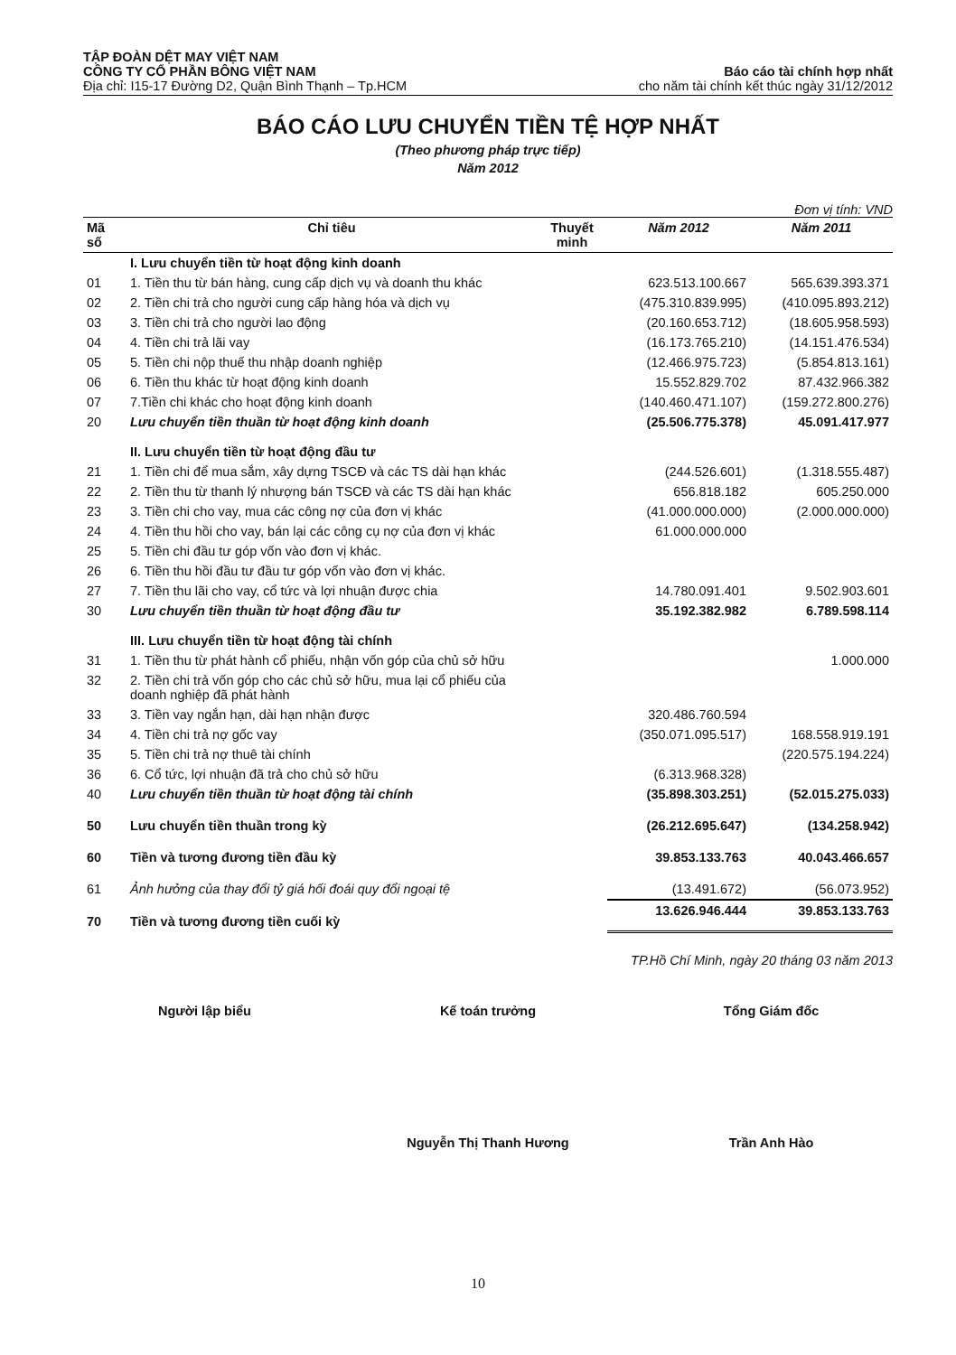TẬP ĐOÀN DỆT MAY VIỆT NAM
CÔNG TY CỔ PHẦN BÔNG VIỆT NAM Báo cáo tài chính hợp nhất
Địa chỉ: I15-17 Đường D2, Quận Bình Thạnh – Tp.HCM cho năm tài chính kết thúc ngày 31/12/2012
BÁO CÁO LƯU CHUYỂN TIỀN TỆ HỢP NHẤT
(Theo phương pháp trực tiếp)
Năm 2012
Đơn vị tính: VND
| Mã số | Chỉ tiêu | Thuyết minh | Năm 2012 | Năm 2011 |
| --- | --- | --- | --- | --- |
| | I. Lưu chuyển tiền từ hoạt động kinh doanh | | | |
| 01 | 1. Tiền thu từ bán hàng, cung cấp dịch vụ và doanh thu khác | | 623.513.100.667 | 565.639.393.371 |
| 02 | 2. Tiền chi trả cho người cung cấp hàng hóa và dịch vụ | | (475.310.839.995) | (410.095.893.212) |
| 03 | 3. Tiền chi trả cho người lao động | | (20.160.653.712) | (18.605.958.593) |
| 04 | 4. Tiền chi trả lãi vay | | (16.173.765.210) | (14.151.476.534) |
| 05 | 5. Tiền chi nộp thuế thu nhập doanh nghiệp | | (12.466.975.723) | (5.854.813.161) |
| 06 | 6. Tiền thu khác từ hoạt động kinh doanh | | 15.552.829.702 | 87.432.966.382 |
| 07 | 7.Tiền chi khác cho hoạt động kinh doanh | | (140.460.471.107) | (159.272.800.276) |
| 20 | Lưu chuyển tiền thuần từ hoạt động kinh doanh | | (25.506.775.378) | 45.091.417.977 |
| | II. Lưu chuyển tiền từ hoạt động đầu tư | | | |
| 21 | 1. Tiền chi để mua sắm, xây dựng TSCĐ và các TS dài hạn khác | | (244.526.601) | (1.318.555.487) |
| 22 | 2. Tiền thu từ thanh lý nhượng bán TSCĐ và các TS dài hạn khác | | 656.818.182 | 605.250.000 |
| 23 | 3. Tiền chi cho vay, mua các công nợ của đơn vị khác | | (41.000.000.000) | (2.000.000.000) |
| 24 | 4. Tiền thu hồi cho vay, bán lại các công cụ nợ của đơn vị khác | | 61.000.000.000 | |
| 25 | 5. Tiền chi đầu tư góp vốn vào đơn vị khác. | | | |
| 26 | 6. Tiền thu hồi đầu tư đầu tư góp vốn vào đơn vị khác. | | | |
| 27 | 7. Tiền thu lãi cho vay, cổ tức và lợi nhuận được chia | | 14.780.091.401 | 9.502.903.601 |
| 30 | Lưu chuyển tiền thuần từ hoạt động đầu tư | | 35.192.382.982 | 6.789.598.114 |
| | III. Lưu chuyển tiền từ hoạt động tài chính | | | |
| 31 | 1. Tiền thu từ phát hành cổ phiếu, nhận vốn góp của chủ sở hữu | | | 1.000.000 |
| 32 | 2. Tiền chi trả vốn góp cho các chủ sở hữu, mua lại cổ phiếu của doanh nghiệp đã phát hành | | | |
| 33 | 3. Tiền vay ngắn hạn, dài hạn nhận được | | 320.486.760.594 | |
| 34 | 4. Tiền chi trả nợ gốc vay | | (350.071.095.517) | 168.558.919.191 |
| 35 | 5. Tiền chi trả nợ thuê tài chính | | | (220.575.194.224) |
| 36 | 6. Cổ tức, lợi nhuận đã trả cho chủ sở hữu | | (6.313.968.328) | |
| 40 | Lưu chuyển tiền thuần từ hoạt động tài chính | | (35.898.303.251) | (52.015.275.033) |
| 50 | Lưu chuyển tiền thuần trong kỳ | | (26.212.695.647) | (134.258.942) |
| 60 | Tiền và tương đương tiền đầu kỳ | | 39.853.133.763 | 40.043.466.657 |
| 61 | Ảnh hưởng của thay đổi tỷ giá hối đoái quy đổi ngoại tệ | | (13.491.672) | (56.073.952) |
| 70 | Tiền và tương đương tiền cuối kỳ | | 13.626.946.444 | 39.853.133.763 |
TP.Hồ Chí Minh, ngày 20 tháng 03 năm 2013
Người lập biểu Kế toán trưởng Tổng Giám đốc
Nguyễn Thị Thanh Hương Trần Anh Hào
10